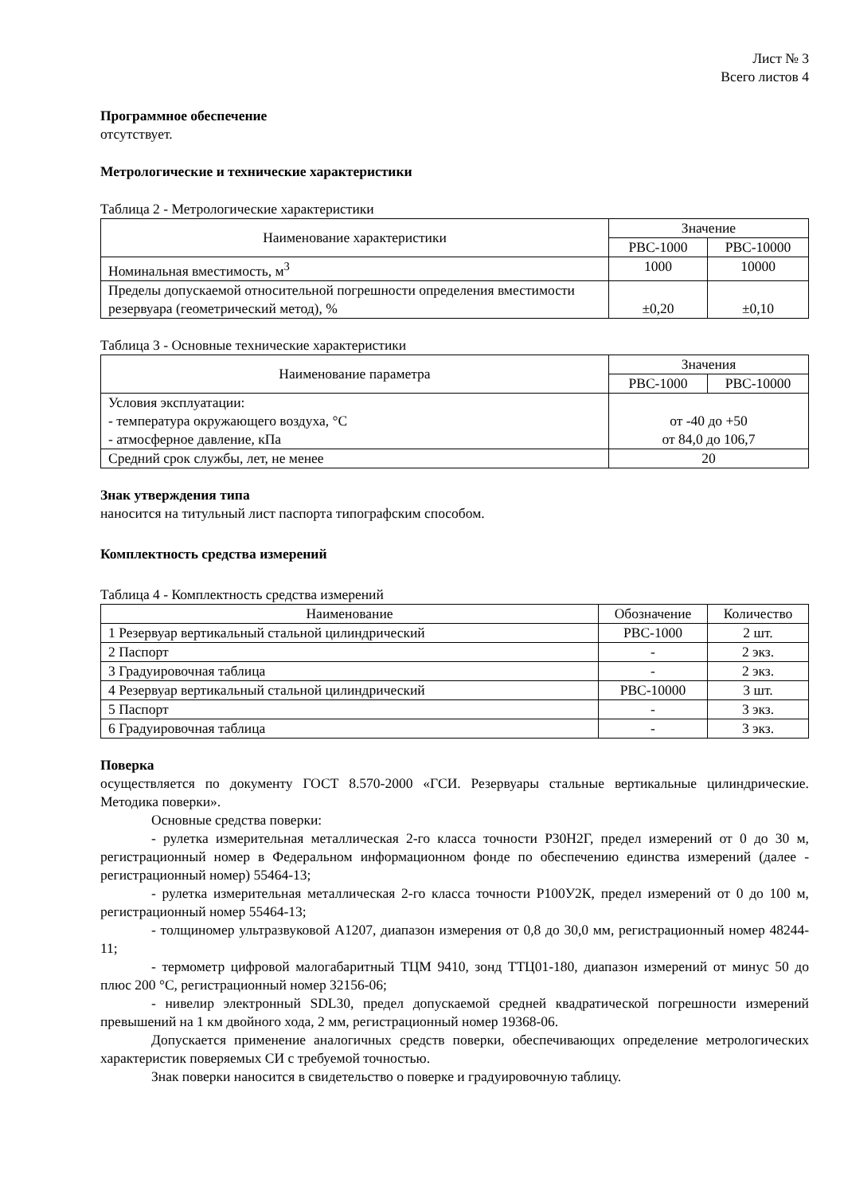Лист № 3
Всего листов 4
Программное обеспечение
отсутствует.
Метрологические и технические характеристики
Таблица 2 - Метрологические характеристики
| Наименование характеристики | Значение | |
| --- | --- | --- |
| | РВС-1000 | РВС-10000 |
| Номинальная вместимость, м<sup>3</sup> | 1000 | 10000 |
| Пределы допускаемой относительной погрешности определения вместимости резервуара (геометрический метод), % | ±0,20 | ±0,10 |
Таблица 3 - Основные технические характеристики
| Наименование параметра | Значения | |
| --- | --- | --- |
| | РВС-1000 | РВС-10000 |
| Условия эксплуатации: - температура окружающего воздуха, °С - атмосферное давление, кПа | от -40 до +50 от 84,0 до 106,7 | |
| Средний срок службы, лет, не менее | 20 | |
Знак утверждения типа
наносится на титульный лист паспорта типографским способом.
Комплектность средства измерений
Таблица 4 - Комплектность средства измерений
| Наименование | Обозначение | Количество |
| --- | --- | --- |
| 1 Резервуар вертикальный стальной цилиндрический | РВС-1000 | 2 шт. |
| 2 Паспорт | - | 2 экз. |
| 3 Градуировочная таблица | - | 2 экз. |
| 4 Резервуар вертикальный стальной цилиндрический | РВС-10000 | 3 шт. |
| 5 Паспорт | - | 3 экз. |
| 6 Градуировочная таблица | - | 3 экз. |
Поверка
осуществляется по документу ГОСТ 8.570-2000 «ГСИ. Резервуары стальные вертикальные цилиндрические. Методика поверки».
Основные средства поверки:
- рулетка измерительная металлическая 2-го класса точности Р30Н2Г, предел измерений от 0 до 30 м, регистрационный номер в Федеральном информационном фонде по обеспечению единства измерений (далее - регистрационный номер) 55464-13;
- рулетка измерительная металлическая 2-го класса точности Р100У2К, предел измерений от 0 до 100 м, регистрационный номер 55464-13;
- толщиномер ультразвуковой А1207, диапазон измерения от 0,8 до 30,0 мм, регистрационный номер 48244-11;
- термометр цифровой малогабаритный ТЦМ 9410, зонд ТТЦ01-180, диапазон измерений от минус 50 до плюс 200 °С, регистрационный номер 32156-06;
- нивелир электронный SDL30, предел допускаемой средней квадратической погрешности измерений превышений на 1 км двойного хода, 2 мм, регистрационный номер 19368-06.
Допускается применение аналогичных средств поверки, обеспечивающих определение метрологических характеристик поверяемых СИ с требуемой точностью.
Знак поверки наносится в свидетельство о поверке и градуировочную таблицу.